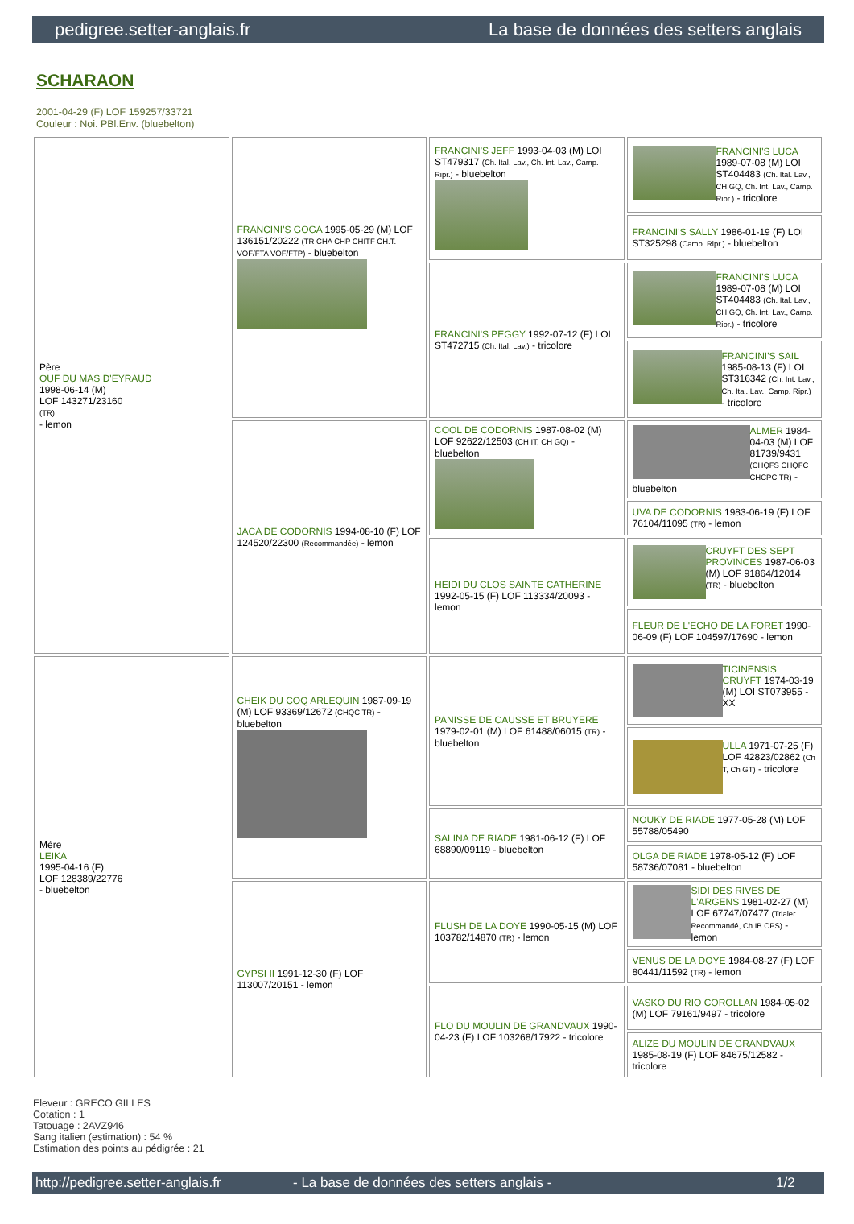pedigree.setter-anglais.fr La base de données des setters anglais
SCHARAON
2001-04-29 (F) LOF 159257/33721
Couleur : Noi. PBl.Env. (bluebelton)
| Père OUF DU MAS D'EYRAUD 1998-06-14 (M) LOF 143271/23160 (TR) - lemon | FRANCINI'S GOGA 1995-05-29 (M) LOF 136151/20222 (TR CHA CHP CHITF CH.T. VOF/FTA VOF/FTP) - bluebelton | FRANCINI'S JEFF 1993-04-03 (M) LOI ST479317 (Ch. Ital. Lav., Ch. Int. Lav., Camp. Ripr.) - bluebelton | FRANCINI'S LUCA 1989-07-08 (M) LOI ST404483 (Ch. Ital. Lav., CH GQ, Ch. Int. Lav., Camp. Ripr.) - tricolore |
| | | | FRANCINI'S SALLY 1986-01-19 (F) LOI ST325298 (Camp. Ripr.) - bluebelton |
| | | FRANCINI'S PEGGY 1992-07-12 (F) LOI ST472715 (Ch. Ital. Lav.) - tricolore | FRANCINI'S LUCA 1989-07-08 (M) LOI ST404483 (Ch. Ital. Lav., CH GQ, Ch. Int. Lav., Camp. Ripr.) - tricolore |
| | | | FRANCINI'S SAIL 1985-08-13 (F) LOI ST316342 (Ch. Int. Lav., Ch. Ital. Lav., Camp. Ripr.) - tricolore |
| | JACA DE CODORNIS 1994-08-10 (F) LOF 124520/22300 (Recommandée) - lemon | COOL DE CODORNIS 1987-08-02 (M) LOF 92622/12503 (CH IT, CH GQ) - bluebelton | ALMER 1984-04-03 (M) LOF 81739/9431 (CHQFS CHQFC CHCPC TR) - bluebelton |
| | | | UVA DE CODORNIS 1983-06-19 (F) LOF 76104/11095 (TR) - lemon |
| | | HEIDI DU CLOS SAINTE CATHERINE 1992-05-15 (F) LOF 113334/20093 - lemon | CRUYFT DES SEPT PROVINCES 1987-06-03 (M) LOF 91864/12014 (TR) - bluebelton |
| | | | FLEUR DE L'ECHO DE LA FORET 1990-06-09 (F) LOF 104597/17690 - lemon |
| Mère LEIKA 1995-04-16 (F) LOF 128389/22776 - bluebelton | CHEIK DU COQ ARLEQUIN 1987-09-19 (M) LOF 93369/12672 (CHQC TR) - bluebelton | PANISSE DE CAUSSE ET BRUYERE 1979-02-01 (M) LOF 61488/06015 (TR) - bluebelton | TICINENSIS CRUYFT 1974-03-19 (M) LOI ST073955 - XX |
| | | | ULLA 1971-07-25 (F) LOF 42823/02862 (Ch T, Ch GT) - tricolore |
| | | SALINA DE RIADE 1981-06-12 (F) LOF 68890/09119 - bluebelton | NOUKY DE RIADE 1977-05-28 (M) LOF 55788/05490 |
| | | | OLGA DE RIADE 1978-05-12 (F) LOF 58736/07081 - bluebelton |
| | GYPSI II 1991-12-30 (F) LOF 113007/20151 - lemon | FLUSH DE LA DOYE 1990-05-15 (M) LOF 103782/14870 (TR) - lemon | SIDI DES RIVES DE L'ARGENS 1981-02-27 (M) LOF 67747/07477 (Trialer Recommandé, Ch IB CPS) - lemon |
| | | | VENUS DE LA DOYE 1984-08-27 (F) LOF 80441/11592 (TR) - lemon |
| | | FLO DU MOULIN DE GRANDVAUX 1990-04-23 (F) LOF 103268/17922 - tricolore | VASKO DU RIO COROLLAN 1984-05-02 (M) LOF 79161/9497 - tricolore |
| | | | ALIZE DU MOULIN DE GRANDVAUX 1985-08-19 (F) LOF 84675/12582 - tricolore |
Eleveur : GRECO GILLES
Cotation : 1
Tatouage : 2AVZ946
Sang italien (estimation) : 54 %
Estimation des points au pédigrée : 21
http://pedigree.setter-anglais.fr - La base de données des setters anglais - 1/2